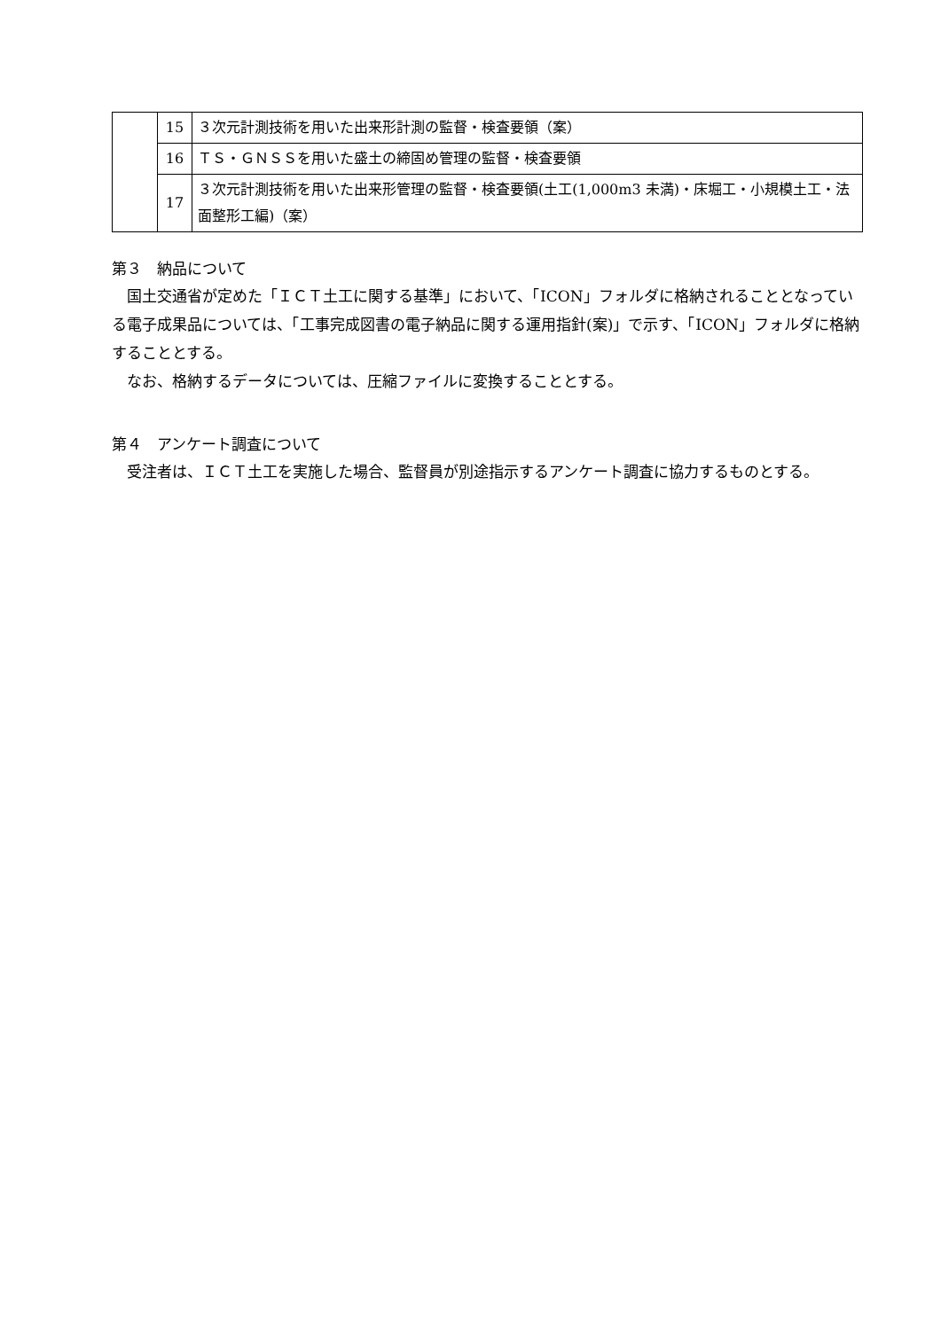| | 15 | ３次元計測技術を用いた出来形計測の監督・検査要領（案） |
| | 16 | ＴＳ・ＧＮＳＳを用いた盛土の締固め管理の監督・検査要領 |
| | 17 | ３次元計測技術を用いた出来形管理の監督・検査要領(土工(1,000m3 未満)・床堀工・小規模土工・法面整形工編)（案） |
第３　納品について
国土交通省が定めた「ＩＣＴ土工に関する基準」において、「ICON」フォルダに格納されることとなっている電子成果品については、「工事完成図書の電子納品に関する運用指針(案)」で示す、「ICON」フォルダに格納することとする。
なお、格納するデータについては、圧縮ファイルに変換することとする。
第４　アンケート調査について
受注者は、ＩＣＴ土工を実施した場合、監督員が別途指示するアンケート調査に協力するものとする。